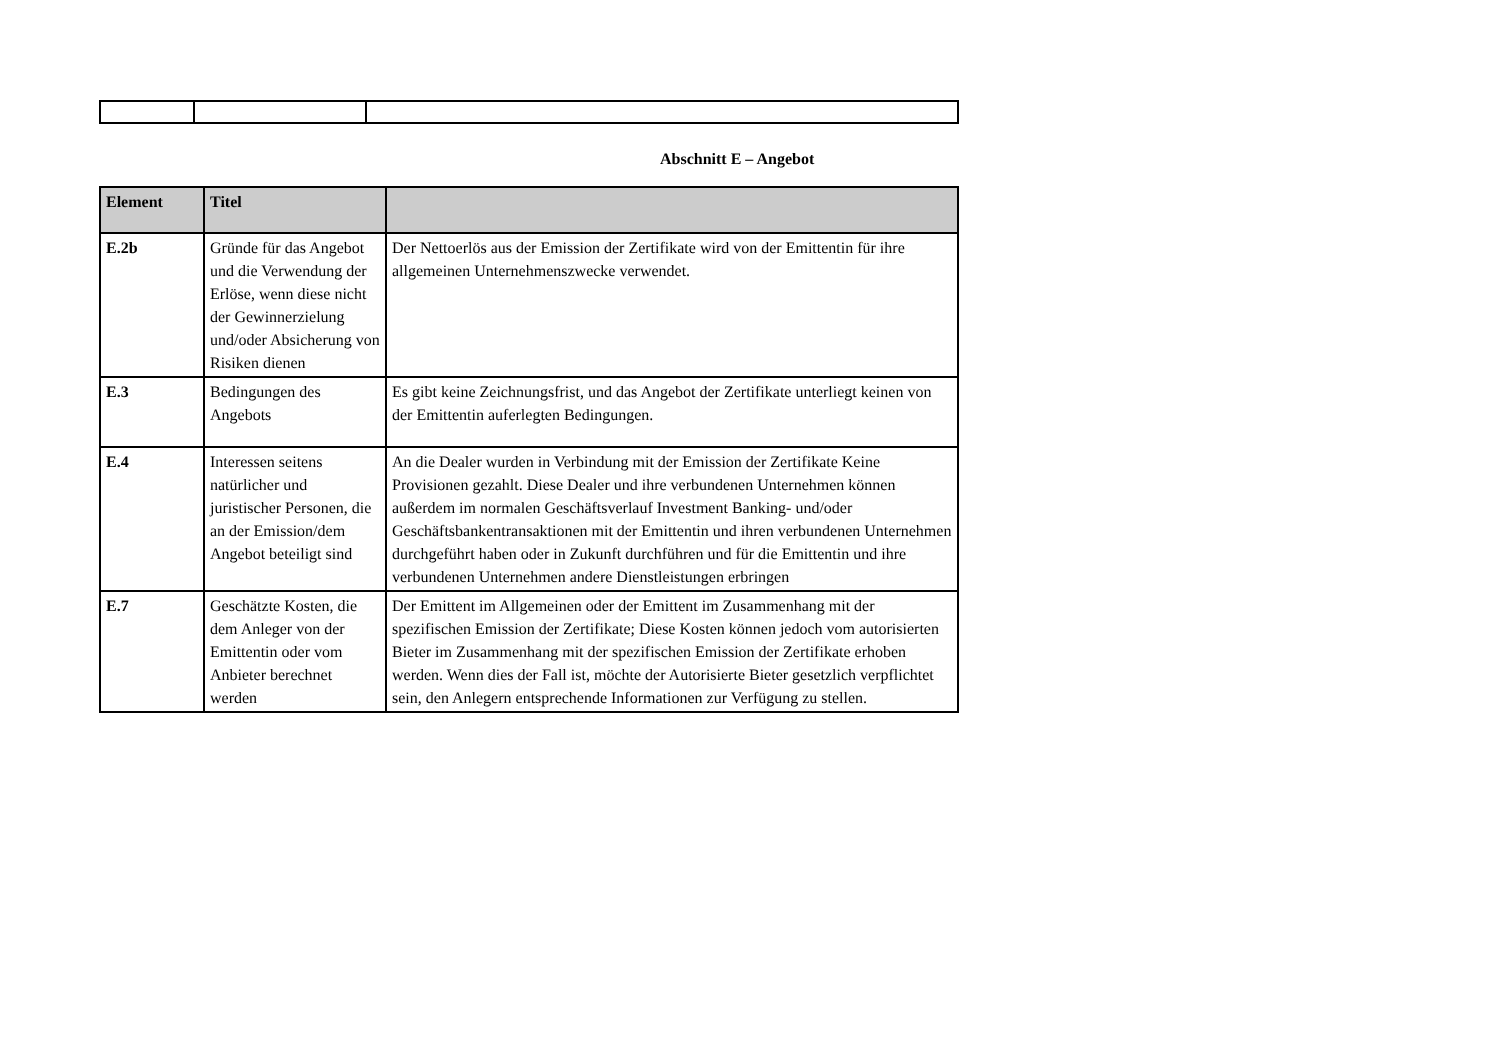Abschnitt E – Angebot
| Element | Titel | |
| --- | --- | --- |
| E.2b | Gründe für das Angebot und die Verwendung der Erlöse, wenn diese nicht der Gewinnerzielung und/oder Absicherung von Risiken dienen | Der Nettoerlös aus der Emission der Zertifikate wird von der Emittentin für ihre allgemeinen Unternehmenszwecke verwendet. |
| E.3 | Bedingungen des Angebots | Es gibt keine Zeichnungsfrist, und das Angebot der Zertifikate unterliegt keinen von der Emittentin auferlegten Bedingungen. |
| E.4 | Interessen seitens natürlicher und juristischer Personen, die an der Emission/dem Angebot beteiligt sind | An die Dealer wurden in Verbindung mit der Emission der Zertifikate Keine Provisionen gezahlt. Diese Dealer und ihre verbundenen Unternehmen können außerdem im normalen Geschäftsverlauf Investment Banking- und/oder Geschäftsbankentransaktionen mit der Emittentin und ihren verbundenen Unternehmen durchgeführt haben oder in Zukunft durchführen und für die Emittentin und ihre verbundenen Unternehmen andere Dienstleistungen erbringen |
| E.7 | Geschätzte Kosten, die dem Anleger von der Emittentin oder vom Anbieter berechnet werden | Der Emittent im Allgemeinen oder der Emittent im Zusammenhang mit der spezifischen Emission der Zertifikate; Diese Kosten können jedoch vom autorisierten Bieter im Zusammenhang mit der spezifischen Emission der Zertifikate erhoben werden. Wenn dies der Fall ist, möchte der Autorisierte Bieter gesetzlich verpflichtet sein, den Anlegern entsprechende Informationen zur Verfügung zu stellen. |